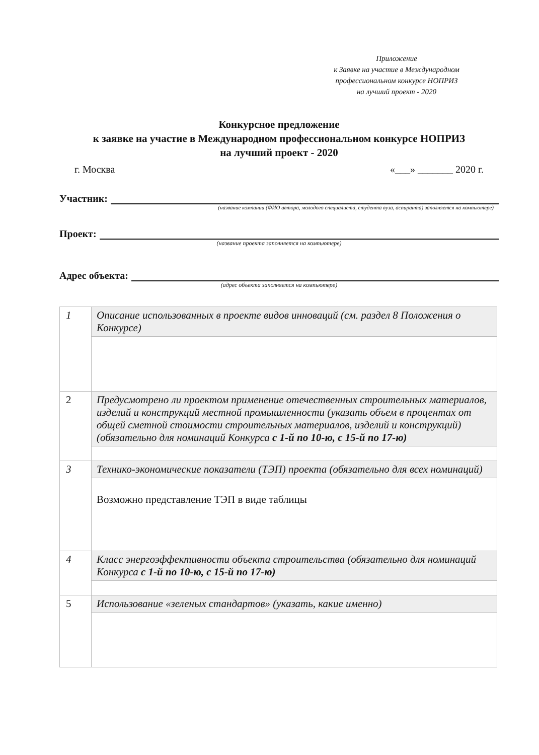Приложение
к Заявке на участие в Международном
профессиональном конкурсе НОПРИЗ
на лучший проект - 2020
Конкурсное предложение
к заявке на участие в Международном профессиональном конкурсе НОПРИЗ
на лучший проект - 2020
г. Москва «___» _______ 2020 г.
Участник:
(название компании (ФИО автора, молодого специалиста, студента вуза, аспиранта) заполняется на компьютере)
Проект:
(название проекта заполняется на компьютере)
Адрес объекта:
(адрес объекта заполняется на компьютере)
| 1 | Описание использованных в проекте видов инноваций (см. раздел 8 Положения о Конкурсе) |
| 2 | Предусмотрено ли проектом применение отечественных строительных материалов, изделий и конструкций местной промышленности (указать объем в процентах от общей сметной стоимости строительных материалов, изделий и конструкций) (обязательно для номинаций Конкурса с 1-й по 10-ю, с 15-й по 17-ю) |
| 3 | Технико-экономические показатели (ТЭП) проекта (обязательно для всех номинаций) |
| | Возможно представление ТЭП в виде таблицы |
| 4 | Класс энергоэффективности объекта строительства (обязательно для номинаций Конкурса с 1-й по 10-ю, с 15-й по 17-ю) |
| 5 | Использование «зеленых стандартов» (указать, какие именно) |